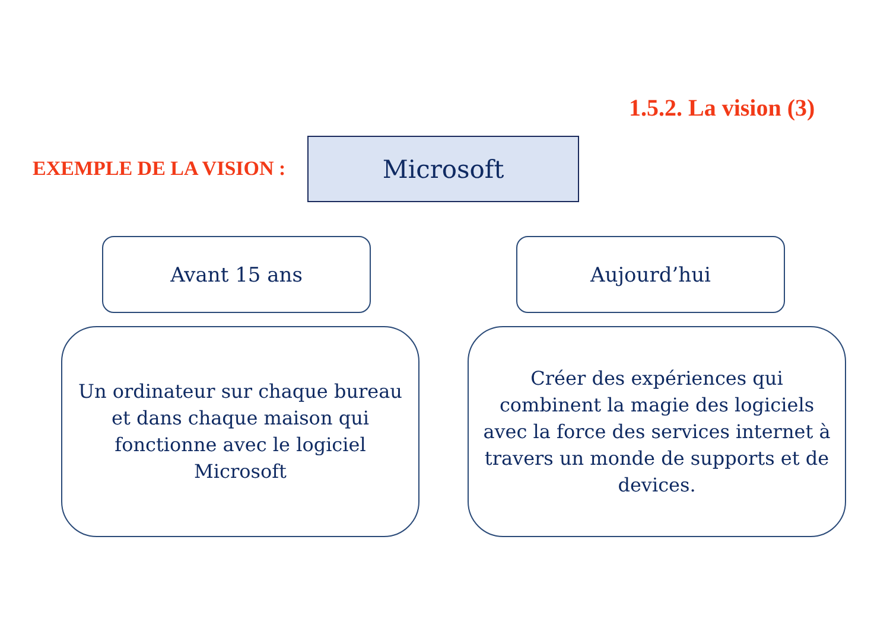1.5.2. La vision (3)
EXEMPLE DE LA VISION :
Microsoft
Avant 15 ans Aujourd’hui
Un ordinateur sur chaque bureau
et dans chaque maison qui
fonctionne avec le logiciel
Microsoft
Créer des expériences qui
combinent la magie des logiciels
avec la force des services internet à
travers un monde de supports et de
devices.